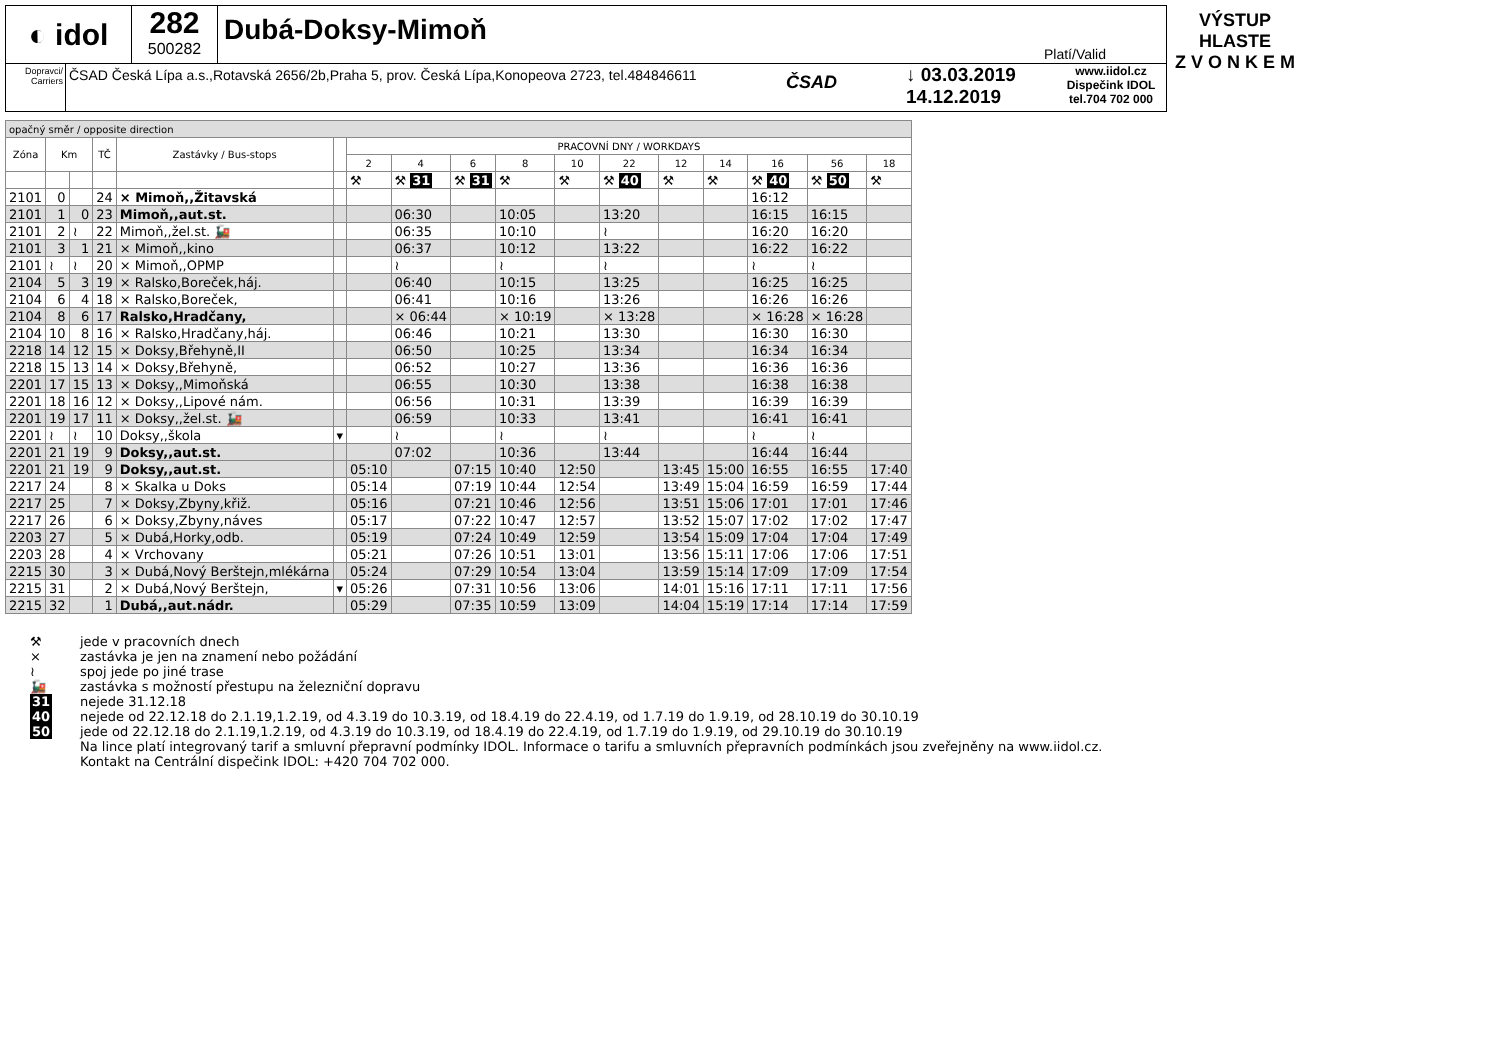◐ idol
282
500282
Dubá-Doksy-Mimoň
Platí/Valid
Dopravci/ Carriers
ČSAD Česká Lípa a.s.,Rotavská 2656/2b,Praha 5, prov. Česká Lípa,Konopeova 2723, tel.484846611
ČSAD
↓ 03.03.2019
14.12.2019
www.iidol.cz
Dispečink IDOL
tel.704 702 000
VÝSTUP HLASTE
Z V O N K E M
| opačný směr / opposite direction | | | | | | | | | | | | | | | | |
| Zóna | Km | | TČ | Zastávky / Bus-stops | | PRACOVNÍ DNY / WORKDAYS | | | | | | | | | | |
| | | | | | | 2 | 4 | 6 | 8 | 10 | 22 | 12 | 14 | 16 | 56 | 18 |
| | | | | | | ⚒ | ⚒ 31 | ⚒ 31 | ⚒ | ⚒ | ⚒ 40 | ⚒ | ⚒ | ⚒ 40 | ⚒ 50 | ⚒ |
| 2101 | 0 | | 24 | × Mimoň,,Žitavská | | | | | | | | | | 16:12 | | |
| 2101 | 1 | 0 | 23 | Mimoň,,aut.st. | | | 06:30 | | 10:05 | | 13:20 | | | 16:15 | 16:15 | |
| 2101 | 2 | ≀ | 22 | Mimoň,,žel.st. 🚂 | | | 06:35 | | 10:10 | | ≀ | | | 16:20 | 16:20 | |
| 2101 | 3 | 1 | 21 | × Mimoň,,kino | | | 06:37 | | 10:12 | | 13:22 | | | 16:22 | 16:22 | |
| 2101 | ≀ | ≀ | 20 | × Mimoň,,OPMP | | | ≀ | | ≀ | | ≀ | | | ≀ | ≀ | |
| 2104 | 5 | 3 | 19 | × Ralsko,Boreček,háj. | | | 06:40 | | 10:15 | | 13:25 | | | 16:25 | 16:25 | |
| 2104 | 6 | 4 | 18 | × Ralsko,Boreček, | | | 06:41 | | 10:16 | | 13:26 | | | 16:26 | 16:26 | |
| 2104 | 8 | 6 | 17 | Ralsko,Hradčany, | | | × 06:44 | | × 10:19 | | × 13:28 | | | × 16:28 | × 16:28 | |
| 2104 | 10 | 8 | 16 | × Ralsko,Hradčany,háj. | | | 06:46 | | 10:21 | | 13:30 | | | 16:30 | 16:30 | |
| 2218 | 14 | 12 | 15 | × Doksy,Břehyně,II | | | 06:50 | | 10:25 | | 13:34 | | | 16:34 | 16:34 | |
| 2218 | 15 | 13 | 14 | × Doksy,Břehyně, | | | 06:52 | | 10:27 | | 13:36 | | | 16:36 | 16:36 | |
| 2201 | 17 | 15 | 13 | × Doksy,,Mimoňská | | | 06:55 | | 10:30 | | 13:38 | | | 16:38 | 16:38 | |
| 2201 | 18 | 16 | 12 | × Doksy,,Lipové nám. | | | 06:56 | | 10:31 | | 13:39 | | | 16:39 | 16:39 | |
| 2201 | 19 | 17 | 11 | × Doksy,,žel.st. 🚂 | | | 06:59 | | 10:33 | | 13:41 | | | 16:41 | 16:41 | |
| 2201 | ≀ | ≀ | 10 | Doksy,,škola | ▾ | | ≀ | | ≀ | | ≀ | | | ≀ | ≀ | |
| 2201 | 21 | 19 | 9 | Doksy,,aut.st. | | | 07:02 | | 10:36 | | 13:44 | | | 16:44 | 16:44 | |
| 2201 | 21 | 19 | 9 | Doksy,,aut.st. | | 05:10 | | 07:15 | 10:40 | 12:50 | | 13:45 | 15:00 | 16:55 | 16:55 | 17:40 |
| 2217 | 24 | | 8 | × Skalka u Doks | | 05:14 | | 07:19 | 10:44 | 12:54 | | 13:49 | 15:04 | 16:59 | 16:59 | 17:44 |
| 2217 | 25 | | 7 | × Doksy,Zbyny,křiž. | | 05:16 | | 07:21 | 10:46 | 12:56 | | 13:51 | 15:06 | 17:01 | 17:01 | 17:46 |
| 2217 | 26 | | 6 | × Doksy,Zbyny,náves | | 05:17 | | 07:22 | 10:47 | 12:57 | | 13:52 | 15:07 | 17:02 | 17:02 | 17:47 |
| 2203 | 27 | | 5 | × Dubá,Horky,odb. | | 05:19 | | 07:24 | 10:49 | 12:59 | | 13:54 | 15:09 | 17:04 | 17:04 | 17:49 |
| 2203 | 28 | | 4 | × Vrchovany | | 05:21 | | 07:26 | 10:51 | 13:01 | | 13:56 | 15:11 | 17:06 | 17:06 | 17:51 |
| 2215 | 30 | | 3 | × Dubá,Nový Berštejn,mlékárna | | 05:24 | | 07:29 | 10:54 | 13:04 | | 13:59 | 15:14 | 17:09 | 17:09 | 17:54 |
| 2215 | 31 | | 2 | × Dubá,Nový Berštejn, | ▾ | 05:26 | | 07:31 | 10:56 | 13:06 | | 14:01 | 15:16 | 17:11 | 17:11 | 17:56 |
| 2215 | 32 | | 1 | Dubá,,aut.nádr. | | 05:29 | | 07:35 | 10:59 | 13:09 | | 14:04 | 15:19 | 17:14 | 17:14 | 17:59 |
⚒ jede v pracovních dnech
× zastávka je jen na znamení nebo požádání
≀ spoj jede po jiné trase
🚂 zastávka s možností přestupu na železniční dopravu
31 nejede 31.12.18
40 nejede od 22.12.18 do 2.1.19,1.2.19, od 4.3.19 do 10.3.19, od 18.4.19 do 22.4.19, od 1.7.19 do 1.9.19, od 28.10.19 do 30.10.19
50 jede od 22.12.18 do 2.1.19,1.2.19, od 4.3.19 do 10.3.19, od 18.4.19 do 22.4.19, od 1.7.19 do 1.9.19, od 29.10.19 do 30.10.19
Na lince platí integrovaný tarif a smluvní přepravní podmínky IDOL. Informace o tarifu a smluvních přepravních podmínkách jsou zveřejněny na www.iidol.cz.
Kontakt na Centrální dispečink IDOL: +420 704 702 000.